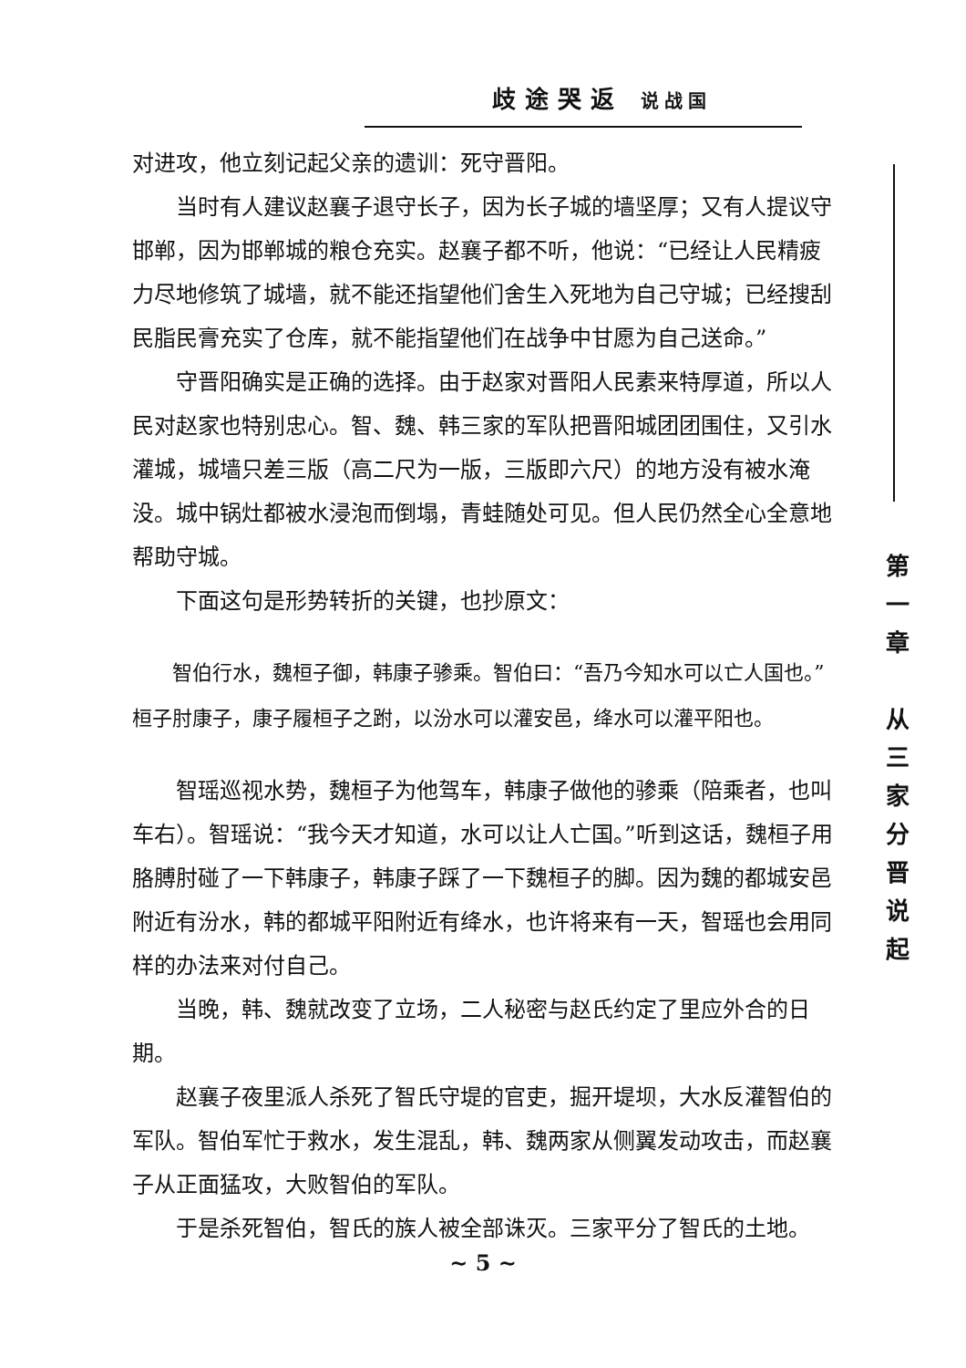歧途哭返 说战国
对进攻，他立刻记起父亲的遗训：死守晋阳。
当时有人建议赵襄子退守长子，因为长子城的墙坚厚；又有人提议守邯郸，因为邯郸城的粮仓充实。赵襄子都不听，他说：“已经让人民精疲力尽地修筑了城墙，就不能还指望他们舍生入死地为自己守城；已经搜刮民脂民膏充实了仓库，就不能指望他们在战争中甘愿为自己送命。”
守晋阳确实是正确的选择。由于赵家对晋阳人民素来特厚道，所以人民对赵家也特别忠心。智、魏、韩三家的军队把晋阳城团团围住，又引水灌城，城墙只差三版（高二尺为一版，三版即六尺）的地方没有被水淹没。城中锅灶都被水浸泡而倒塌，青蛙随处可见。但人民仍然全心全意地帮助守城。
下面这句是形势转折的关键，也抄原文：
智伯行水，魏桓子御，韩康子骖乘。智伯曰：“吾乃今知水可以亡人国也。”桓子肘康子，康子履桓子之跗，以汾水可以灌安邑，绛水可以灌平阳也。
智瑶巡视水势，魏桓子为他驾车，韩康子做他的骖乘（陪乘者，也叫车右）。智瑶说：“我今天才知道，水可以让人亡国。”听到这话，魏桓子用胳膊肘碰了一下韩康子，韩康子踩了一下魏桓子的脚。因为魏的都城安邑附近有汾水，韩的都城平阳附近有绛水，也许将来有一天，智瑶也会用同样的办法来对付自己。
当晚，韩、魏就改变了立场，二人秘密与赵氏约定了里应外合的日期。
赵襄子夜里派人杀死了智氏守堤的官吏，掘开堤坝，大水反灌智伯的军队。智伯军忙于救水，发生混乱，韩、魏两家从侧翼发动攻击，而赵襄子从正面猛攻，大败智伯的军队。
于是杀死智伯，智氏的族人被全部诛灭。三家平分了智氏的土地。
第
一
章
从
三
家
分
晋
说
起
~ 5 ~